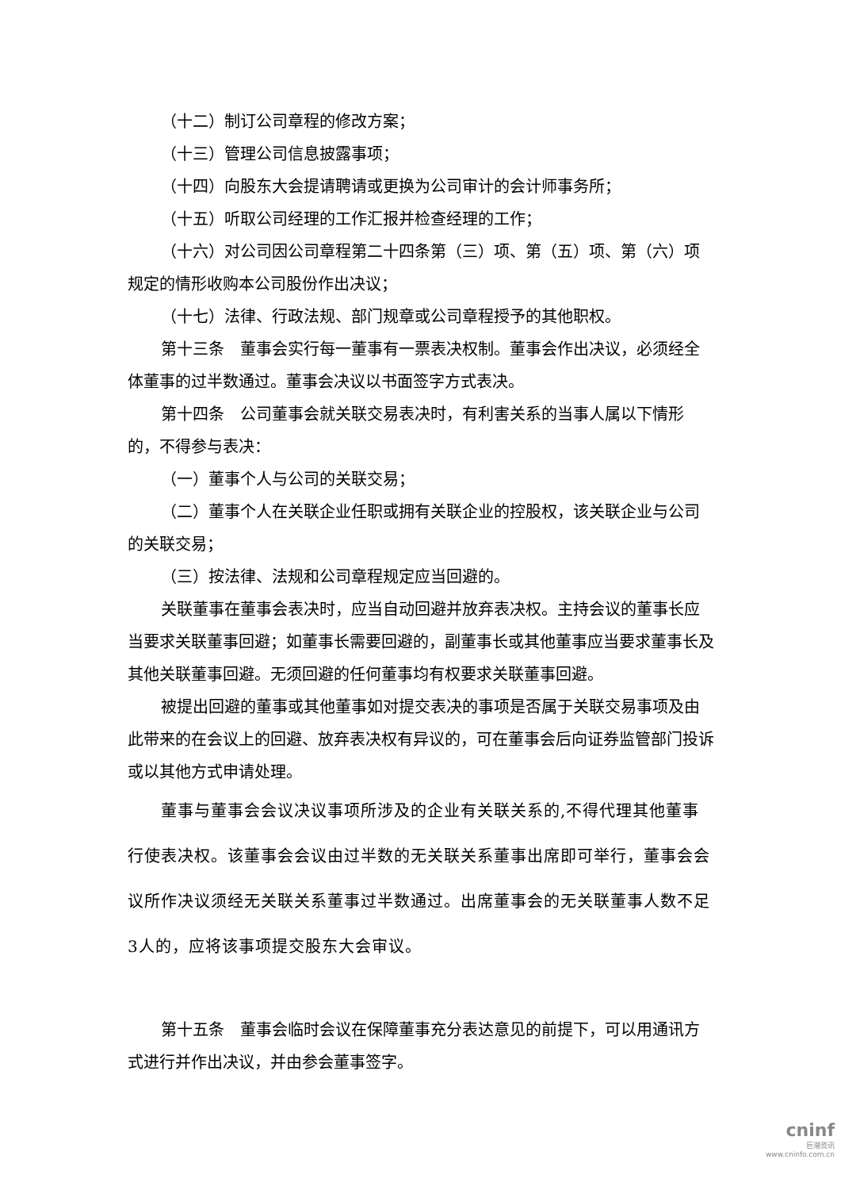（十二）制订公司章程的修改方案；
（十三）管理公司信息披露事项；
（十四）向股东大会提请聘请或更换为公司审计的会计师事务所；
（十五）听取公司经理的工作汇报并检查经理的工作；
（十六）对公司因公司章程第二十四条第（三）项、第（五）项、第（六）项规定的情形收购本公司股份作出决议；
（十七）法律、行政法规、部门规章或公司章程授予的其他职权。
第十三条　董事会实行每一董事有一票表决权制。董事会作出决议，必须经全体董事的过半数通过。董事会决议以书面签字方式表决。
第十四条　公司董事会就关联交易表决时，有利害关系的当事人属以下情形的，不得参与表决：
（一）董事个人与公司的关联交易；
（二）董事个人在关联企业任职或拥有关联企业的控股权，该关联企业与公司的关联交易；
（三）按法律、法规和公司章程规定应当回避的。
关联董事在董事会表决时，应当自动回避并放弃表决权。主持会议的董事长应当要求关联董事回避；如董事长需要回避的，副董事长或其他董事应当要求董事长及其他关联董事回避。无须回避的任何董事均有权要求关联董事回避。
被提出回避的董事或其他董事如对提交表决的事项是否属于关联交易事项及由此带来的在会议上的回避、放弃表决权有异议的，可在董事会后向证券监管部门投诉或以其他方式申请处理。
董事与董事会会议决议事项所涉及的企业有关联关系的,不得代理其他董事行使表决权。该董事会会议由过半数的无关联关系董事出席即可举行，董事会会议所作决议须经无关联关系董事过半数通过。出席董事会的无关联董事人数不足3人的，应将该事项提交股东大会审议。
第十五条　董事会临时会议在保障董事充分表达意见的前提下，可以用通讯方式进行并作出决议，并由参会董事签字。
cninf
巨潮资讯
www.cninfo.com.cn